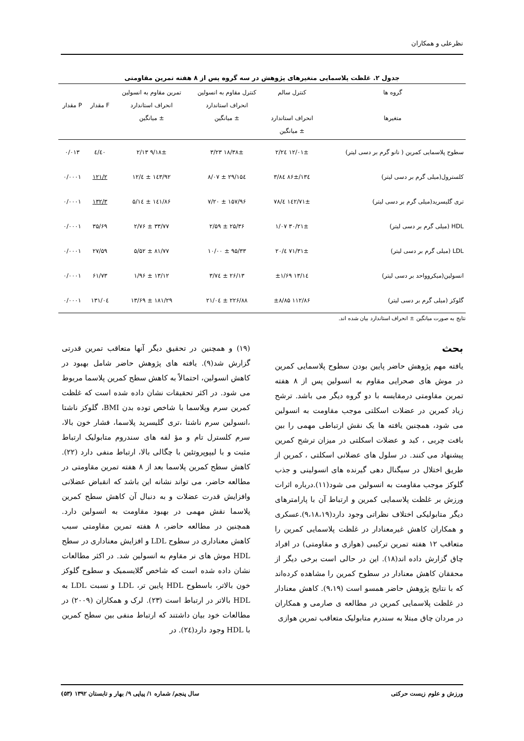نظرعلی و همکاران
جدول ۲. غلظت پلاسمایی متغیرهای پژوهش در سه گروه پس از ۸ هفته تمرین مقاومتی
| گروه ها متغیرها | کنترل سالم انحراف استاندارد ± میانگین | کنترل مقاوم به انسولین انحراف استاندارد ± میانگین | تمرین مقاوم به انسولین انحراف استاندارد ± میانگین | F مقدار | P مقدار |
| --- | --- | --- | --- | --- | --- |
| سطوح پلاسمایی کمرین ( نانو گرم بر دسی لیتر) | ۱۲/۰۱± ۲/۲٤ | ۱۸/۳۸± ۳/۲۳ | ۹/۱۸± ۲/۱۳ | ٤/٤۰ | ۰/۰۱۳ |
| کلسترول(میلی گرم بر دسی لیتر) | ۱۳٤/۸۶± ۳/۸٤ | ۱۵٤/۲۹ ± ۸/۰۷ | ۱٤۳/۹۲ ± ٤/۱۲ | ۱۲۱/۲ | ۰/۰۰۰۱ |
| تری گلیسرید(میلی گرم بر دسی لیتر) | ۱٤۲/۷۱± ٤/۷۸ | ۱۵۷/۹۶ ± ۷/۲۰ | ۱٤۱/۸۶ ± ۵/۱٤ | ۱۳۲/۳ | ۰/۰۰۰۱ |
| HDL (میلی گرم بر دسی لیتر) | ۳۰/۲۱± ۱/۰۷ | ۲۵/۳۶ ± ۲/۵۹ | ۳۳/۷۷ ± ۲/۷۶ | ۳۵/۶۹ | ۰/۰۰۰۱ |
| LDL (میلی گرم بر دسی لیتر) | ۷۱/۳۱± ٤/۲۰ | ۹۵/۳۳ ± ۱۰/۰۰ | ۸۱/۷۷ ± ۵/۵۲ | ۲۷/۵۹ | ۰/۰۰۰۱ |
| انسولین(میکروواحد بر دسی لیتر) | ۱۳/۱٤ ±۱/۶۹ | ۲۶/۱۳ ± ۳/۷٤ | ۱۳/۱۲ ± ۱/۹۶ | ۶۱/۷۳ | ۰/۰۰۰۱ |
| گلوکز (میلی گرم بر دسی لیتر) | ۱۱۲/۸۶ ±۸/۸۵ | ۲۲۶/۸۸ ± ۲۱/۰٤ | ۱۸۱/۲۹ ± ۱۳/۶۹ | ۱۳۱/۰٤ | ۰/۰۰۰۱ |
نتایج به صورت میانگین ± انحراف استاندارد بیان شده اند.
بحث
یافته مهم پژوهش حاضر پایین بودن سطوح پلاسمایی کمرین در موش های صحرایی مقاوم به انسولین پس از ۸ هفته تمرین مقاومتی درمقایسه با دو گروه دیگر می باشد. ترشح زیاد کمرین در عضلات اسکلتی موجب مقاومت به انسولین می شود، همچنین یافته ها یک نقش ارتباطی مهمی را بین بافت چربی ، کبد و عضلات اسکلتی در میزان ترشح کمرین پیشنهاد می کنند. در سلول های عضلانی اسکلتی ، کمرین از طریق اختلال در سیگنال دهی گیرنده های انسولینی و جذب گلوکز موجب مقاومت به انسولین می شود(۱۱).درباره اثرات ورزش بر غلظت پلاسمایی کمرین و ارتباط آن با پارامترهای دیگر متابولیکی اختلاف نظراتی وجود دارد(۹،۱۸،۱۹).عسکری و همکاران کاهش غیرمعنادار در غلظت پلاسمایی کمرین را متعاقب ۱۲ هفته تمرین ترکیبی (هوازی و مقاومتی) در افراد چاق گزارش داده اند(۱۸). این در حالی است برخی دیگر از محققان کاهش معنادار در سطوح کمرین را مشاهده کرده‌اند که با نتایج پژوهش حاضر همسو است (۹،۱۹). کاهش معنادار در غلظت پلاسمایی کمرین در مطالعه ی صارمی و همکاران در مردان چاق مبتلا به سندرم متابولیک متعاقب تمرین هوازی
(۱۹) و همچنین در تحقیق دیگر آنها متعاقب تمرین قدرتی گزارش شد(۹). یافته های پژوهش حاضر شامل بهبود در کاهش انسولین، احتمالاً به کاهش سطح کمرین پلاسما مربوط می شود. در اکثر تحقیقات نشان داده شده است که غلظت کمرین سرم وپلاسما با شاخص توده بدن BMI، گلوکز ناشتا ،انسولین سرم ناشتا ،تری گلیسرید پلاسما، فشار خون بالا، سرم کلسترل تام و مؤ لفه های سندروم متابولیک ارتباط مثبت و با لیپوپروتئین با چگالی بالا، ارتباط منفی دارد (۲۲). کاهش سطح کمرین پلاسما بعد از ۸ هفته تمرین مقاومتی در مطالعه حاضر، می تواند نشانه این باشد که انقباض عضلانی وافزایش قدرت عضلات و به دنبال آن کاهش سطح کمرین پلاسما نقش مهمی در بهبود مقاومت به انسولین دارد. همچنین در مطالعه حاضر، ۸ هفته تمرین مقاومتی سبب کاهش معناداری در سطوح LDL و افزایش معناداری در سطح HDL موش های نر مقاوم به انسولین شد. در اکثر مطالعات نشان داده شده است که شاخص گلایسمیک و سطوح گلوکز خون بالاتر، باسطوح HDL پایین تر، LDL و نسبت LDL به HDL بالاتر در ارتباط است (۲۳). لرک و همکاران (۲۰۰۹) در مطالعات خود بیان داشتند که ارتباط منفی بین سطح کمرین با HDL وجود دارد(۲٤). در
ورزش و علوم زیست حرکتی سال پنجم/ شماره ۱/ پیاپی ۹/ بهار و تابستان ۱۳۹۲ (۵۳)